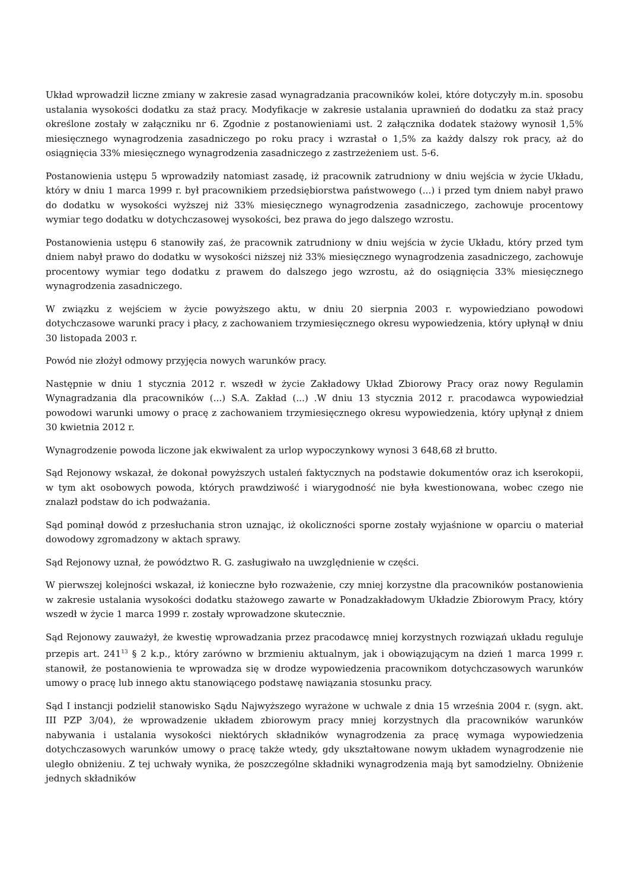Układ wprowadził liczne zmiany w zakresie zasad wynagradzania pracowników kolei, które dotyczyły m.in. sposobu ustalania wysokości dodatku za staż pracy. Modyfikacje w zakresie ustalania uprawnień do dodatku za staż pracy określone zostały w załączniku nr 6. Zgodnie z postanowieniami ust. 2 załącznika dodatek stażowy wynosił 1,5% miesięcznego wynagrodzenia zasadniczego po roku pracy i wzrastał o 1,5% za każdy dalszy rok pracy, aż do osiągnięcia 33% miesięcznego wynagrodzenia zasadniczego z zastrzeżeniem ust. 5-6.
Postanowienia ustępu 5 wprowadziły natomiast zasadę, iż pracownik zatrudniony w dniu wejścia w życie Układu, który w dniu 1 marca 1999 r. był pracownikiem przedsiębiorstwa państwowego (...) i przed tym dniem nabył prawo do dodatku w wysokości wyższej niż 33% miesięcznego wynagrodzenia zasadniczego, zachowuje procentowy wymiar tego dodatku w dotychczasowej wysokości, bez prawa do jego dalszego wzrostu.
Postanowienia ustępu 6 stanowiły zaś, że pracownik zatrudniony w dniu wejścia w życie Układu, który przed tym dniem nabył prawo do dodatku w wysokości niższej niż 33% miesięcznego wynagrodzenia zasadniczego, zachowuje procentowy wymiar tego dodatku z prawem do dalszego jego wzrostu, aż do osiągnięcia 33% miesięcznego wynagrodzenia zasadniczego.
W związku z wejściem w życie powyższego aktu, w dniu 20 sierpnia 2003 r. wypowiedziano powodowi dotychczasowe warunki pracy i płacy, z zachowaniem trzymiesięcznego okresu wypowiedzenia, który upłynął w dniu 30 listopada 2003 r.
Powód nie złożył odmowy przyjęcia nowych warunków pracy.
Następnie w dniu 1 stycznia 2012 r. wszedł w życie Zakładowy Układ Zbiorowy Pracy oraz nowy Regulamin Wynagradzania dla pracowników (...) S.A. Zakład (...) .W dniu 13 stycznia 2012 r. pracodawca wypowiedział powodowi warunki umowy o pracę z zachowaniem trzymiesięcznego okresu wypowiedzenia, który upłynął z dniem 30 kwietnia 2012 r.
Wynagrodzenie powoda liczone jak ekwiwalent za urlop wypoczynkowy wynosi 3 648,68 zł brutto.
Sąd Rejonowy wskazał, że dokonał powyższych ustaleń faktycznych na podstawie dokumentów oraz ich kserokopii, w tym akt osobowych powoda, których prawdziwość i wiarygodność nie była kwestionowana, wobec czego nie znalazł podstaw do ich podważania.
Sąd pominął dowód z przesłuchania stron uznając, iż okoliczności sporne zostały wyjaśnione w oparciu o materiał dowodowy zgromadzony w aktach sprawy.
Sąd Rejonowy uznał, że powództwo R. G. zasługiwało na uwzględnienie w części.
W pierwszej kolejności wskazał, iż konieczne było rozważenie, czy mniej korzystne dla pracowników postanowienia w zakresie ustalania wysokości dodatku stażowego zawarte w Ponadzakładowym Układzie Zbiorowym Pracy, który wszedł w życie 1 marca 1999 r. zostały wprowadzone skutecznie.
Sąd Rejonowy zauważył, że kwestię wprowadzania przez pracodawcę mniej korzystnych rozwiązań układu reguluje przepis art. 241<sup>13</sup> § 2 k.p., który zarówno w brzmieniu aktualnym, jak i obowiązującym na dzień 1 marca 1999 r. stanowił, że postanowienia te wprowadza się w drodze wypowiedzenia pracownikom dotychczasowych warunków umowy o pracę lub innego aktu stanowiącego podstawę nawiązania stosunku pracy.
Sąd I instancji podzielił stanowisko Sądu Najwyższego wyrażone w uchwale z dnia 15 września 2004 r. (sygn. akt. III PZP 3/04), że wprowadzenie układem zbiorowym pracy mniej korzystnych dla pracowników warunków nabywania i ustalania wysokości niektórych składników wynagrodzenia za pracę wymaga wypowiedzenia dotychczasowych warunków umowy o pracę także wtedy, gdy ukształtowane nowym układem wynagrodzenie nie uległo obniżeniu. Z tej uchwały wynika, że poszczególne składniki wynagrodzenia mają byt samodzielny. Obniżenie jednych składników